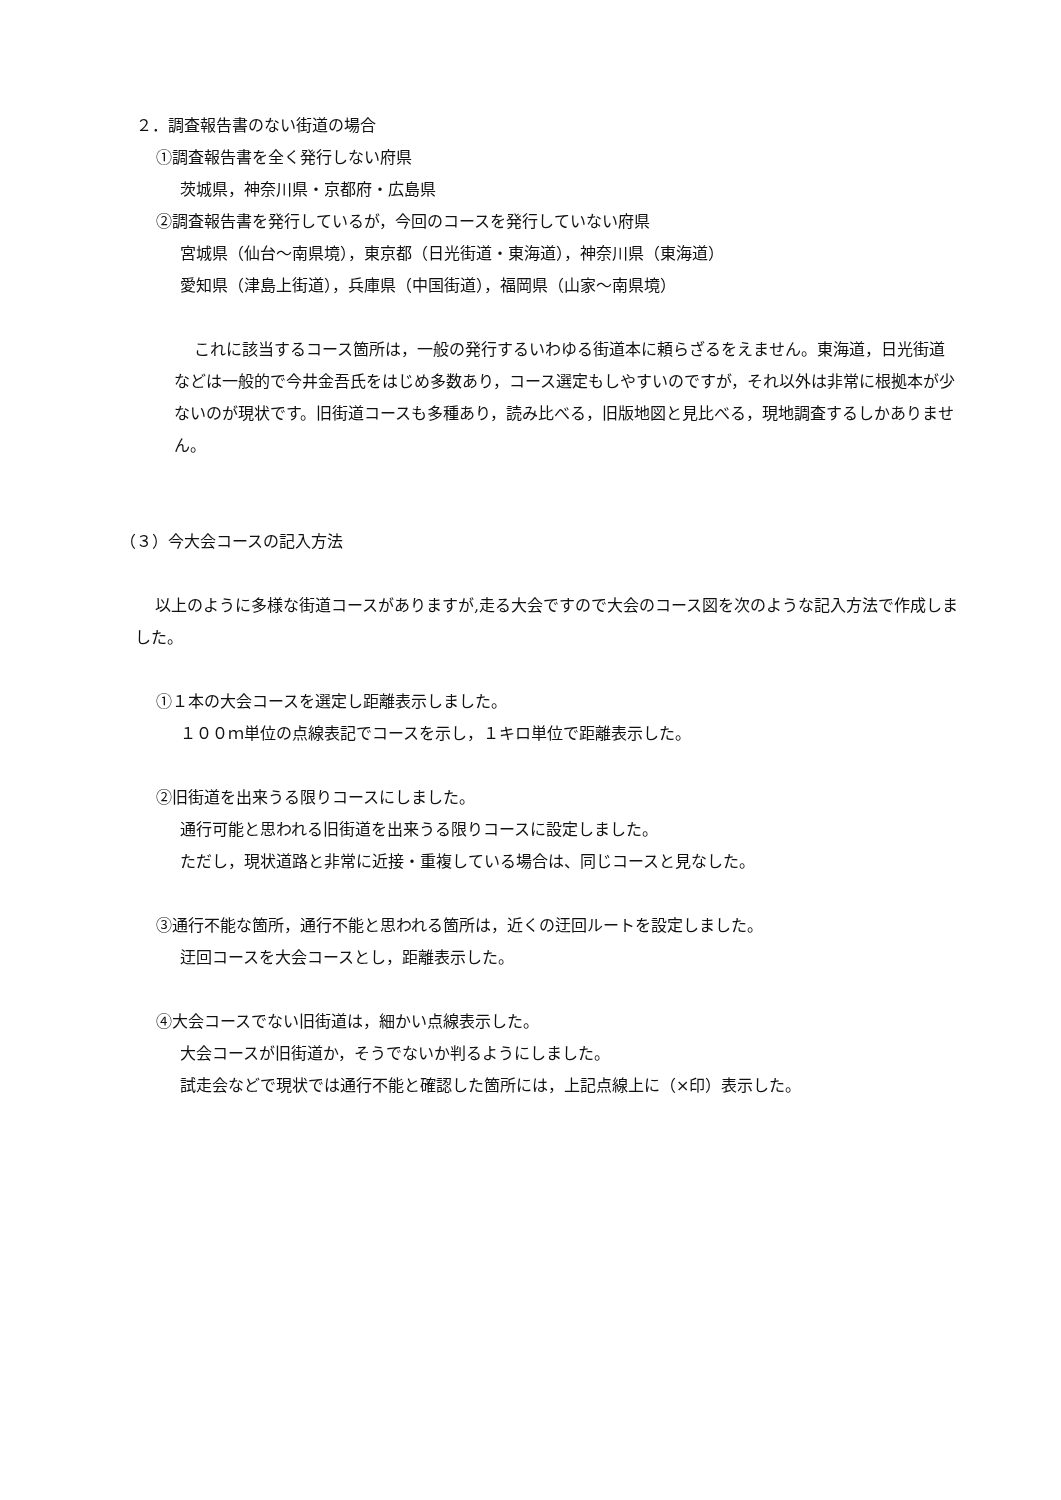２．調査報告書のない街道の場合
①調査報告書を全く発行しない府県
茨城県，神奈川県・京都府・広島県
②調査報告書を発行しているが，今回のコースを発行していない府県
宮城県（仙台～南県境），東京都（日光街道・東海道），神奈川県（東海道）
愛知県（津島上街道），兵庫県（中国街道），福岡県（山家～南県境）
これに該当するコース箇所は，一般の発行するいわゆる街道本に頼らざるをえません。東海道，日光街道などは一般的で今井金吾氏をはじめ多数あり，コース選定もしやすいのですが，それ以外は非常に根拠本が少ないのが現状です。旧街道コースも多種あり，読み比べる，旧版地図と見比べる，現地調査するしかありません。
（３）今大会コースの記入方法
以上のように多様な街道コースがありますが,走る大会ですので大会のコース図を次のような記入方法で作成しました。
①１本の大会コースを選定し距離表示しました。
１００ｍ単位の点線表記でコースを示し，１キロ単位で距離表示した。
②旧街道を出来うる限りコースにしました。
通行可能と思われる旧街道を出来うる限りコースに設定しました。
ただし，現状道路と非常に近接・重複している場合は、同じコースと見なした。
③通行不能な箇所，通行不能と思われる箇所は，近くの迂回ルートを設定しました。
迂回コースを大会コースとし，距離表示した。
④大会コースでない旧街道は，細かい点線表示した。
大会コースが旧街道か，そうでないか判るようにしました。
試走会などで現状では通行不能と確認した箇所には，上記点線上に（×印）表示した。